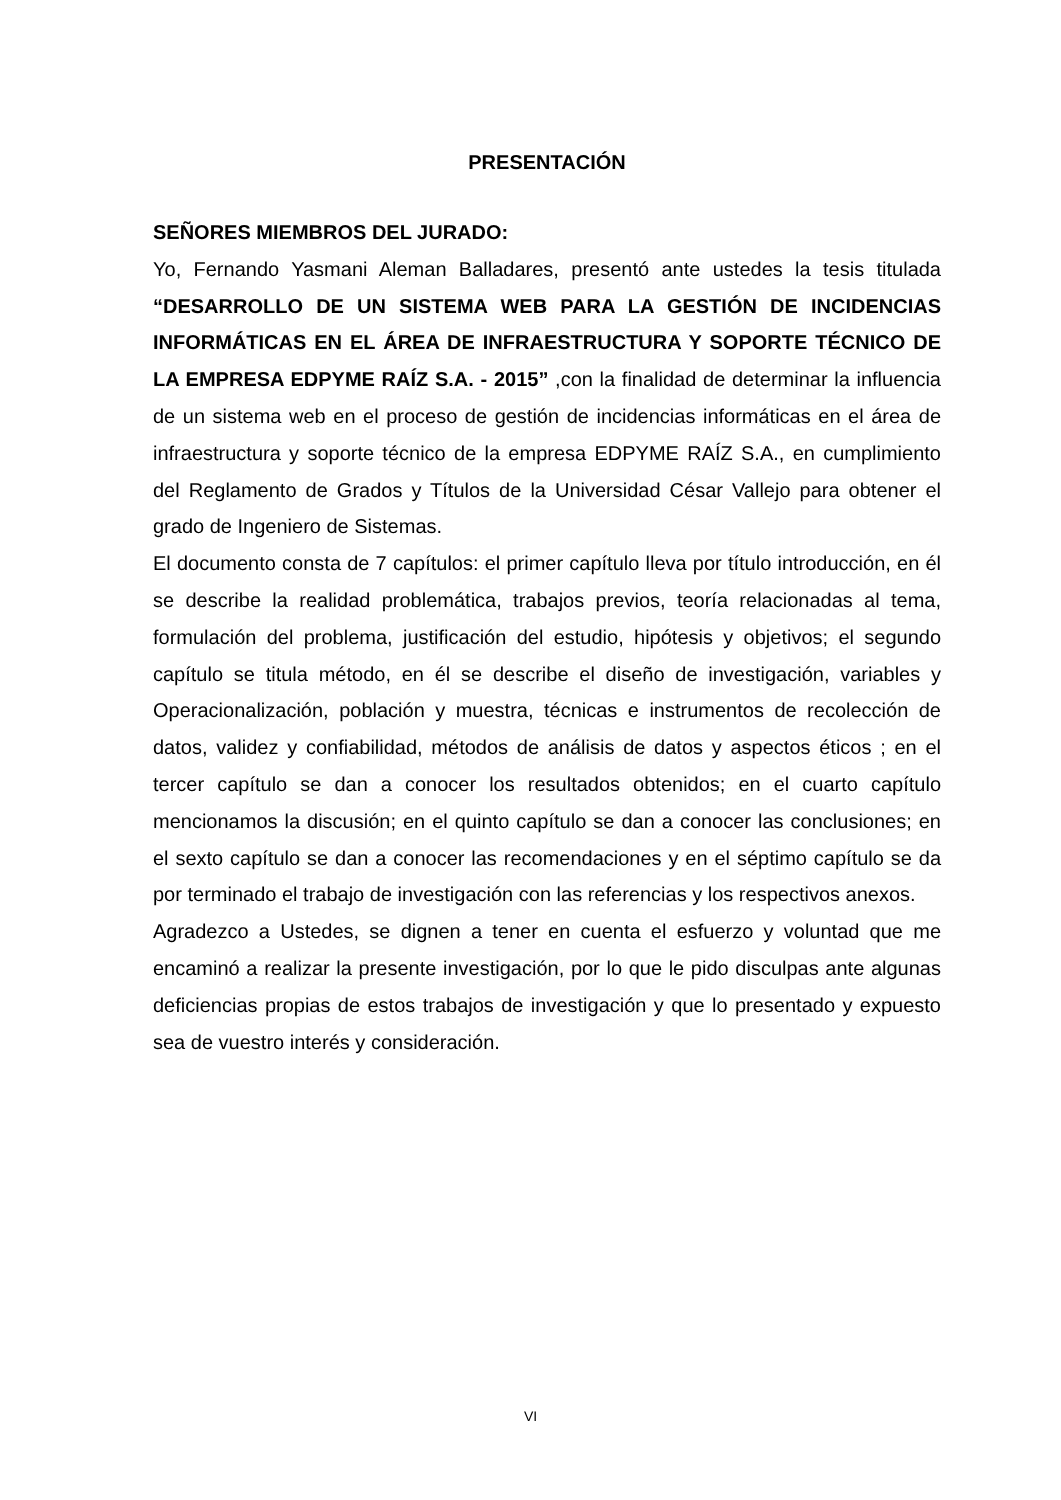PRESENTACIÓN
SEÑORES MIEMBROS DEL JURADO:
Yo, Fernando Yasmani Aleman Balladares, presentó ante ustedes la tesis titulada “DESARROLLO DE UN SISTEMA WEB PARA LA GESTIÓN DE INCIDENCIAS INFORMÁTICAS EN EL ÁREA DE INFRAESTRUCTURA Y SOPORTE TÉCNICO DE LA EMPRESA EDPYME RAÍZ S.A. - 2015” ,con la finalidad de determinar la influencia de un sistema web en el proceso de gestión de incidencias informáticas en el área de infraestructura y soporte técnico de la empresa EDPYME RAÍZ S.A., en cumplimiento del Reglamento de Grados y Títulos de la Universidad César Vallejo para obtener el grado de Ingeniero de Sistemas.
El documento consta de 7 capítulos: el primer capítulo lleva por título introducción, en él se describe la realidad problemática, trabajos previos, teoría relacionadas al tema, formulación del problema, justificación del estudio, hipótesis y objetivos; el segundo capítulo se titula método, en él se describe el diseño de investigación, variables y Operacionalización, población y muestra, técnicas e instrumentos de recolección de datos, validez y confiabilidad, métodos de análisis de datos y aspectos éticos ; en el tercer capítulo se dan a conocer los resultados obtenidos; en el cuarto capítulo mencionamos la discusión; en el quinto capítulo se dan a conocer las conclusiones; en el sexto capítulo se dan a conocer las recomendaciones y en el séptimo capítulo se da por terminado el trabajo de investigación con las referencias y los respectivos anexos.
Agradezco a Ustedes, se dignen a tener en cuenta el esfuerzo y voluntad que me encaminó a realizar la presente investigación, por lo que le pido disculpas ante algunas deficiencias propias de estos trabajos de investigación y que lo presentado y expuesto sea de vuestro interés y consideración.
VI